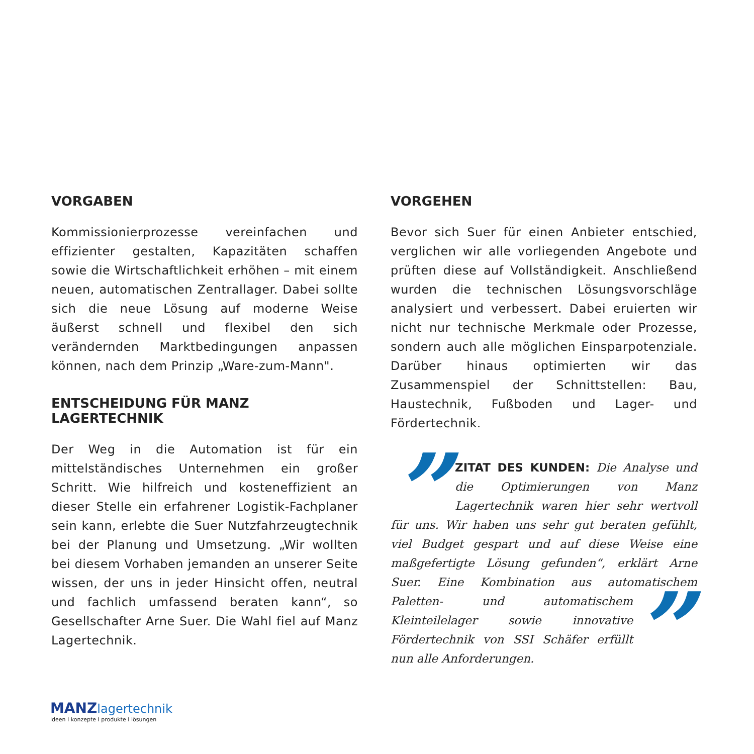VORGABEN
Kommissionierprozesse vereinfachen und effizienter gestalten, Kapazitäten schaffen sowie die Wirtschaftlichkeit erhöhen – mit einem neuen, automatischen Zentrallager. Dabei sollte sich die neue Lösung auf moderne Weise äußerst schnell und flexibel den sich verändernden Marktbedingungen anpassen können, nach dem Prinzip „Ware-zum-Mann".
ENTSCHEIDUNG FÜR MANZ LAGERTECHNIK
Der Weg in die Automation ist für ein mittelständisches Unternehmen ein großer Schritt. Wie hilfreich und kosteneffizient an dieser Stelle ein erfahrener Logistik-Fachplaner sein kann, erlebte die Suer Nutzfahrzeugtechnik bei der Planung und Umsetzung. „Wir wollten bei diesem Vorhaben jemanden an unserer Seite wissen, der uns in jeder Hinsicht offen, neutral und fachlich umfassend beraten kann“, so Gesellschafter Arne Suer. Die Wahl fiel auf Manz Lagertechnik.
VORGEHEN
Bevor sich Suer für einen Anbieter entschied, verglichen wir alle vorliegenden Angebote und prüften diese auf Vollständigkeit. Anschließend wurden die technischen Lösungsvorschläge analysiert und verbessert. Dabei eruierten wir nicht nur technische Merkmale oder Prozesse, sondern auch alle möglichen Einsparpotenziale. Darüber hinaus optimierten wir das Zusammenspiel der Schnittstellen: Bau, Haustechnik, Fußboden und Lager- und Fördertechnik.
” ZITAT DES KUNDEN: Die Analyse und die Optimierungen von Manz Lagertechnik waren hier sehr wertvoll für uns. Wir haben uns sehr gut beraten gefühlt, viel Budget gespart und auf diese Weise eine maßgefertigte Lösung gefunden“, erklärt Arne Suer. Eine Kombination aus automatischem Paletten- ” und automatischem Kleinteilelager sowie innovative Fördertechnik von SSI Schäfer erfüllt nun alle Anforderungen.
MANZ lagertechnik
ideen I konzepte I produkte I lösungen